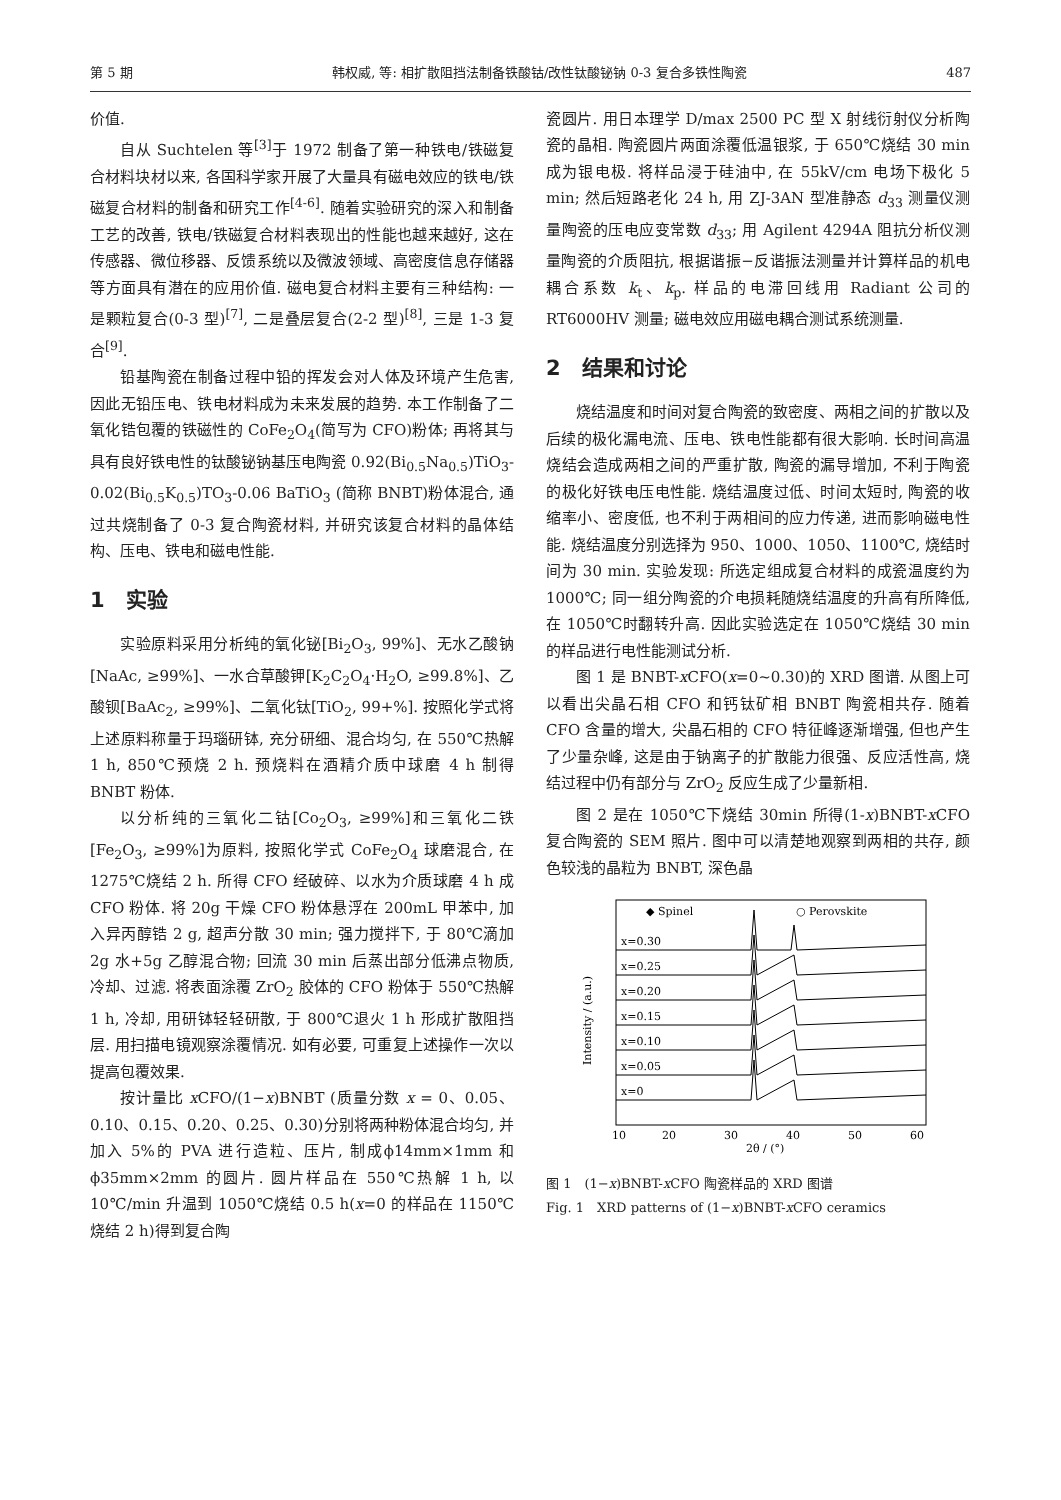第 5 期 韩权威, 等: 相扩散阻挡法制备铁酸钴/改性钛酸铋钠 0-3 复合多铁性陶瓷 487
价值.
自从 Suchtelen 等<sup>[3]</sup>于 1972 制备了第一种铁电/铁磁复合材料块材以来, 各国科学家开展了大量具有磁电效应的铁电/铁磁复合材料的制备和研究工作<sup>[4-6]</sup>. 随着实验研究的深入和制备工艺的改善, 铁电/铁磁复合材料表现出的性能也越来越好, 这在传感器、微位移器、反馈系统以及微波领域、高密度信息存储器等方面具有潜在的应用价值. 磁电复合材料主要有三种结构: 一是颗粒复合(0-3 型)<sup>[7]</sup>, 二是叠层复合(2-2 型)<sup>[8]</sup>, 三是 1-3 复合<sup>[9]</sup>.
铅基陶瓷在制备过程中铅的挥发会对人体及环境产生危害, 因此无铅压电、铁电材料成为未来发展的趋势. 本工作制备了二氧化锆包覆的铁磁性的 CoFe<sub>2</sub>O<sub>4</sub>(简写为 CFO)粉体; 再将其与具有良好铁电性的钛酸铋钠基压电陶瓷 0.92(Bi<sub>0.5</sub>Na<sub>0.5</sub>)TiO<sub>3</sub>-0.02(Bi<sub>0.5</sub>K<sub>0.5</sub>)TO<sub>3</sub>-0.06 BaTiO<sub>3</sub> (简称 BNBT)粉体混合, 通过共烧制备了 0-3 复合陶瓷材料, 并研究该复合材料的晶体结构、压电、铁电和磁电性能.
1　实验
实验原料采用分析纯的氧化铋[Bi<sub>2</sub>O<sub>3</sub>, 99%]、无水乙酸钠[NaAc, ≥99%]、一水合草酸钾[K<sub>2</sub>C<sub>2</sub>O<sub>4</sub>·H<sub>2</sub>O, ≥99.8%]、乙酸钡[BaAc<sub>2</sub>, ≥99%]、二氧化钛[TiO<sub>2</sub>, 99+%]. 按照化学式将上述原料称量于玛瑙研钵, 充分研细、混合均匀, 在 550℃热解 1 h, 850℃预烧 2 h. 预烧料在酒精介质中球磨 4 h 制得 BNBT 粉体.
以分析纯的三氧化二钴[Co<sub>2</sub>O<sub>3</sub>, ≥99%]和三氧化二铁[Fe<sub>2</sub>O<sub>3</sub>, ≥99%]为原料, 按照化学式 CoFe<sub>2</sub>O<sub>4</sub> 球磨混合, 在 1275℃烧结 2 h. 所得 CFO 经破碎、以水为介质球磨 4 h 成 CFO 粉体. 将 20g 干燥 CFO 粉体悬浮在 200mL 甲苯中, 加入异丙醇锆 2 g, 超声分散 30 min; 强力搅拌下, 于 80℃滴加 2g 水+5g 乙醇混合物; 回流 30 min 后蒸出部分低沸点物质, 冷却、过滤. 将表面涂覆 ZrO<sub>2</sub> 胶体的 CFO 粉体于 550℃热解 1 h, 冷却, 用研钵轻轻研散, 于 800℃退火 1 h 形成扩散阻挡层. 用扫描电镜观察涂覆情况. 如有必要, 可重复上述操作一次以提高包覆效果.
按计量比 x CFO/(1−x)BNBT (质量分数 x = 0、0.05、0.10、0.15、0.20、0.25、0.30)分别将两种粉体混合均匀, 并加入 5%的 PVA 进行造粒、压片, 制成ϕ14mm×1mm 和ϕ35mm×2mm 的圆片. 圆片样品在 550℃热解 1 h, 以 10℃/min 升温到 1050℃烧结 0.5 h(x=0 的样品在 1150℃烧结 2 h)得到复合陶
瓷圆片. 用日本理学 D/max 2500 PC 型 X 射线衍射仪分析陶瓷的晶相. 陶瓷圆片两面涂覆低温银浆, 于 650℃烧结 30 min 成为银电极. 将样品浸于硅油中, 在 55kV/cm 电场下极化 5 min; 然后短路老化 24 h, 用 ZJ-3AN 型准静态 d<sub>33</sub> 测量仪测量陶瓷的压电应变常数 d<sub>33</sub>; 用 Agilent 4294A 阻抗分析仪测量陶瓷的介质阻抗, 根据谐振−反谐振法测量并计算样品的机电耦合系数 k<sub>t</sub>、k<sub>p</sub>. 样品的电滞回线用 Radiant 公司的 RT6000HV 测量; 磁电效应用磁电耦合测试系统测量.
2　结果和讨论
烧结温度和时间对复合陶瓷的致密度、两相之间的扩散以及后续的极化漏电流、压电、铁电性能都有很大影响. 长时间高温烧结会造成两相之间的严重扩散, 陶瓷的漏导增加, 不利于陶瓷的极化好铁电压电性能. 烧结温度过低、时间太短时, 陶瓷的收缩率小、密度低, 也不利于两相间的应力传递, 进而影响磁电性能. 烧结温度分别选择为 950、1000、1050、1100℃, 烧结时间为 30 min. 实验发现: 所选定组成复合材料的成瓷温度约为 1000℃; 同一组分陶瓷的介电损耗随烧结温度的升高有所降低, 在 1050℃时翻转升高. 因此实验选定在 1050℃烧结 30 min 的样品进行电性能测试分析.
图 1 是 BNBT-x CFO(x=0~0.30)的 XRD 图谱. 从图上可以看出尖晶石相 CFO 和钙钛矿相 BNBT 陶瓷相共存. 随着 CFO 含量的增大, 尖晶石相的 CFO 特征峰逐渐增强, 但也产生了少量杂峰, 这是由于钠离子的扩散能力很强、反应活性高, 烧结过程中仍有部分与 ZrO<sub>2</sub> 反应生成了少量新相.
图 2 是在 1050℃下烧结 30min 所得(1-x)BNBT-x CFO 复合陶瓷的 SEM 照片. 图中可以清楚地观察到两相的共存, 颜色较浅的晶粒为 BNBT, 深色晶
◆ Spinel
○ Perovskite
x=0.30
x=0.25
x=0.20
x=0.15
x=0.10
x=0.05
x=0
10
20
30
40
50
60
2θ / (°)
Intensity / (a.u.)
图 1　(1−x)BNBT-x CFO 陶瓷样品的 XRD 图谱
Fig. 1　XRD patterns of (1−x)BNBT-x CFO ceramics